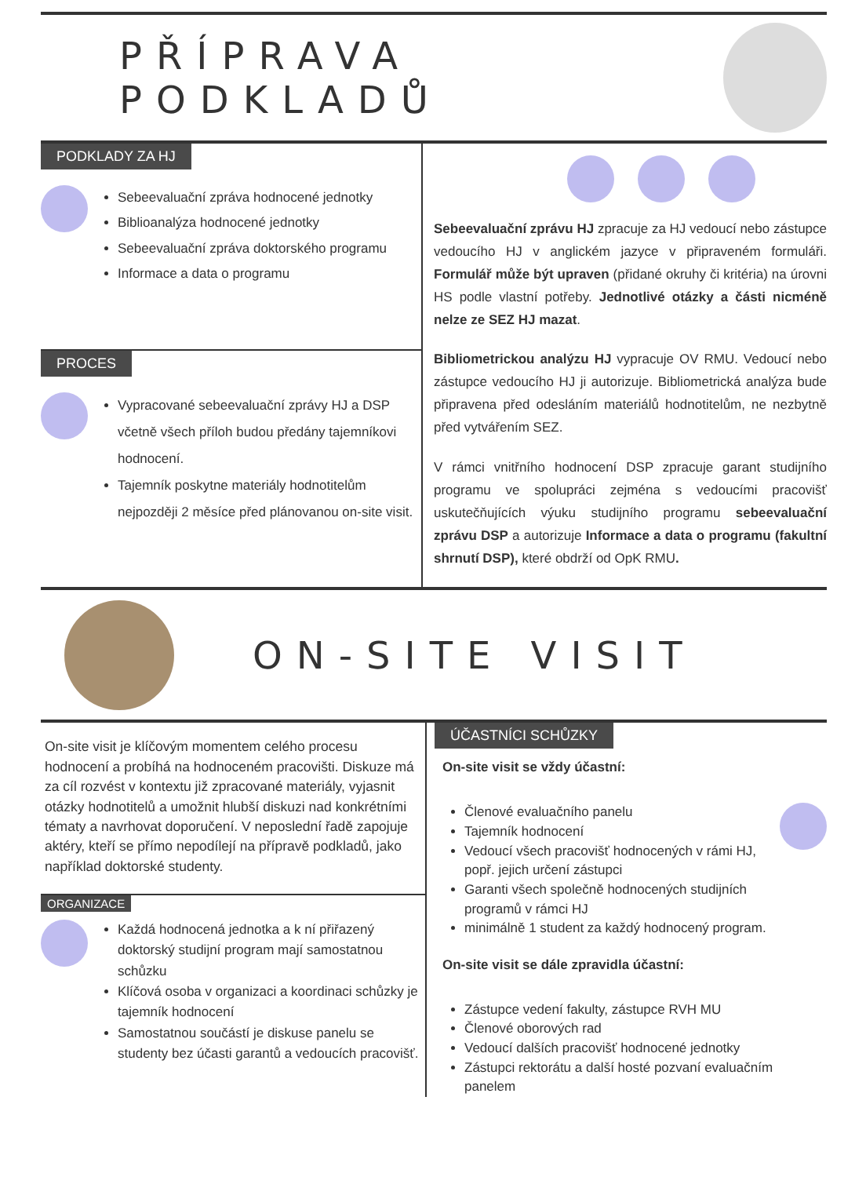PŘÍPRAVA PODKLADŮ
PODKLADY ZA HJ
Sebeevaluační zpráva hodnocené jednotky
Biblioanalýza hodnocené jednotky
Sebeevaluační zpráva doktorského programu
Informace a data o programu
PROCES
Vypracované sebeevaluační zprávy HJ a DSP včetně všech příloh budou předány tajemníkovi hodnocení.
Tajemník poskytne materiály hodnotitelům nejpozději 2 měsíce před plánovanou on-site visit.
Sebeevaluační zprávu HJ zpracuje za HJ vedoucí nebo zástupce vedoucího HJ v anglickém jazyce v připraveném formuláři. Formulář může být upraven (přidané okruhy či kritéria) na úrovni HS podle vlastní potřeby. Jednotlivé otázky a části nicméně nelze ze SEZ HJ mazat.
Bibliometrickou analýzu HJ vypracuje OV RMU. Vedoucí nebo zástupce vedoucího HJ ji autorizuje. Bibliometrická analýza bude připravena před odesláním materiálů hodnotitelům, ne nezbytně před vytvářením SEZ.
V rámci vnitřního hodnocení DSP zpracuje garant studijního programu ve spolupráci zejména s vedoucími pracovišť uskutečňujících výuku studijního programu sebeevaluační zprávu DSP a autorizuje Informace a data o programu (fakultní shrnutí DSP), které obdrží od OpK RMU.
ON-SITE VISIT
On-site visit je klíčovým momentem celého procesu hodnocení a probíhá na hodnoceném pracovišti. Diskuze má za cíl rozvést v kontextu již zpracované materiály, vyjasnit otázky hodnotitelů a umožnit hlubší diskuzi nad konkrétními tématy a navrhovat doporučení. V neposlední řadě zapojuje aktéry, kteří se přímo nepodílejí na přípravě podkladů, jako například doktorské studenty.
ORGANIZACE
Každá hodnocená jednotka a k ní přiřazený doktorský studijní program mají samostatnou schůzku
Klíčová osoba v organizaci a koordinaci schůzky je tajemník hodnocení
Samostatnou součástí je diskuse panelu se studenty bez účasti garantů a vedoucích pracovišť.
ÚČASTNÍCI SCHŮZKY
On-site visit se vždy účastní:
Členové evaluačního panelu
Tajemník hodnocení
Vedoucí všech pracovišť hodnocených v rámi HJ, popř. jejich určení zástupci
Garanti všech společně hodnocených studijních programů v rámci HJ
minimálně 1 student za každý hodnocený program.
On-site visit se dále zpravidla účastní:
Zástupce vedení fakulty, zástupce RVH MU
Členové oborových rad
Vedoucí dalších pracovišť hodnocené jednotky
Zástupci rektorátu a další hosté pozvaní evaluačním panelem